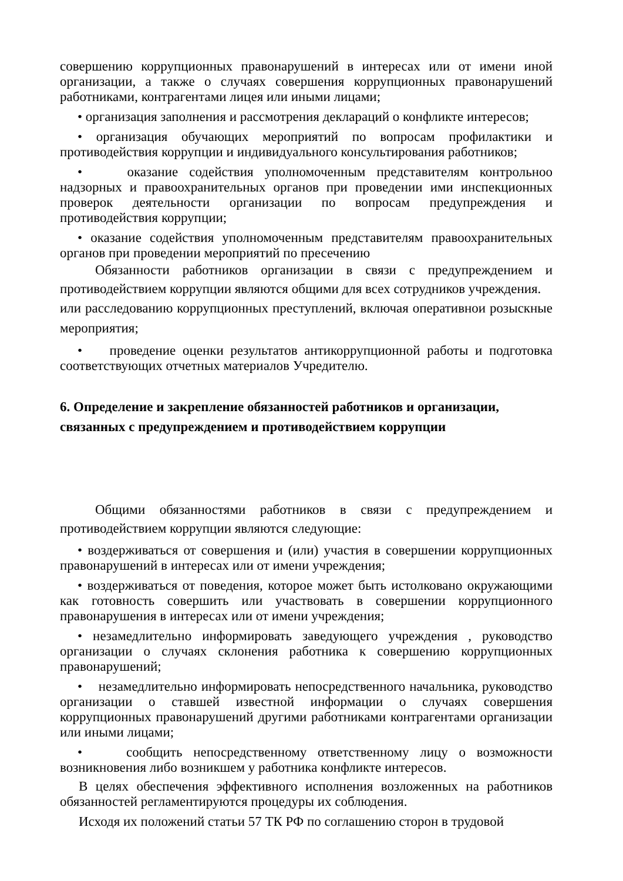совершению коррупционных правонарушений в интересах или от имени иной организации, а также о случаях совершения коррупционных правонарушений работниками, контрагентами лицея или иными лицами;
• организация заполнения и рассмотрения деклараций о конфликте интересов;
• организация обучающих мероприятий по вопросам профилактики и противодействия коррупции и индивидуального консультирования работников;
• оказание содействия уполномоченным представителям контрольноо надзорных и правоохранительных органов при проведении ими инспекционных проверок деятельности организации по вопросам предупреждения и противодействия коррупции;
• оказание содействия уполномоченным представителям правоохранительных органов при проведении мероприятий по пресечению
Обязанности работников организации в связи с предупреждением и противодействием коррупции являются общими для всех сотрудников учреждения.
или расследованию коррупционных преступлений, включая оперативнои розыскные мероприятия;
• проведение оценки результатов антикоррупционной работы и подготовка соответствующих отчетных материалов Учредителю.
6. Определение и закрепление обязанностей работников и организации, связанных с предупреждением и противодействием коррупции
Общими обязанностями работников в связи с предупреждением и противодействием коррупции являются следующие:
• воздерживаться от совершения и (или) участия в совершении коррупционных правонарушений в интересах или от имени учреждения;
• воздерживаться от поведения, которое может быть истолковано окружающими как готовность совершить или участвовать в совершении коррупционного правонарушения в интересах или от имени учреждения;
• незамедлительно информировать заведующего учреждения , руководство организации о случаях склонения работника к совершению коррупционных правонарушений;
• незамедлительно информировать непосредственного начальника, руководство организации о ставшей известной информации о случаях совершения коррупционных правонарушений другими работниками контрагентами организации или иными лицами;
• сообщить непосредственному ответственному лицу о возможности возникновения либо возникшем у работника конфликте интересов.
В целях обеспечения эффективного исполнения возложенных на работников обязанностей регламентируются процедуры их соблюдения.
Исходя их положений статьи 57 ТК РФ по соглашению сторон в трудовой